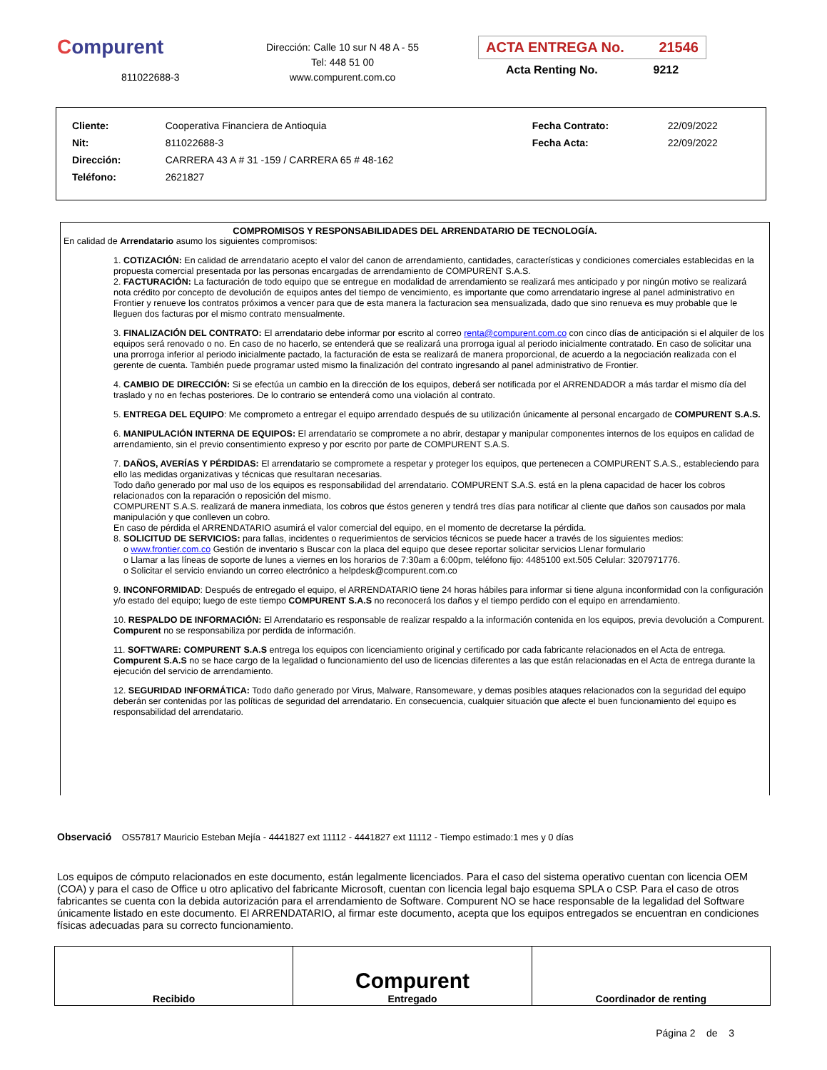Compurent
811022688-3
Dirección: Calle 10 sur N 48 A - 55
Tel: 448 51 00
www.compurent.com.co
ACTA ENTREGA No. 21546
Acta Renting No. 9212
| Cliente: | Cooperativa Financiera de Antioquia | Fecha Contrato: | 22/09/2022 |
| Nit: | 811022688-3 | Fecha Acta: | 22/09/2022 |
| Dirección: | CARRERA 43 A # 31 -159 / CARRERA 65 # 48-162 | | |
| Teléfono: | 2621827 | | |
COMPROMISOS Y RESPONSABILIDADES DEL ARRENDATARIO DE TECNOLOGÍA.
En calidad de Arrendatario asumo los siguientes compromisos:
1. COTIZACIÓN: En calidad de arrendatario acepto el valor del canon de arrendamiento, cantidades, características y condiciones comerciales establecidas en la propuesta comercial presentada por las personas encargadas de arrendamiento de COMPURENT S.A.S.
2. FACTURACIÓN: La facturación de todo equipo que se entregue en modalidad de arrendamiento se realizará mes anticipado y por ningún motivo se realizará nota crédito por concepto de devolución de equipos antes del tiempo de vencimiento, es importante que como arrendatario ingrese al panel administrativo en Frontier y renueve los contratos próximos a vencer para que de esta manera la facturacion sea mensualizada, dado que sino renueva es muy probable que le lleguen dos facturas por el mismo contrato mensualmente.
3. FINALIZACIÓN DEL CONTRATO: El arrendatario debe informar por escrito al correo renta@compurent.com.co con cinco días de anticipación si el alquiler de los equipos será renovado o no. En caso de no hacerlo, se entenderá que se realizará una prorroga igual al periodo inicialmente contratado. En caso de solicitar una una prorroga inferior al periodo inicialmente pactado, la facturación de esta se realizará de manera proporcional, de acuerdo a la negociación realizada con el gerente de cuenta. También puede programar usted mismo la finalización del contrato ingresando al panel administrativo de Frontier.
4. CAMBIO DE DIRECCIÓN: Si se efectúa un cambio en la dirección de los equipos, deberá ser notificada por el ARRENDADOR a más tardar el mismo día del traslado y no en fechas posteriores. De lo contrario se entenderá como una violación al contrato.
5. ENTREGA DEL EQUIPO: Me comprometo a entregar el equipo arrendado después de su utilización únicamente al personal encargado de COMPURENT S.A.S.
6. MANIPULACIÓN INTERNA DE EQUIPOS: El arrendatario se compromete a no abrir, destapar y manipular componentes internos de los equipos en calidad de arrendamiento, sin el previo consentimiento expreso y por escrito por parte de COMPURENT S.A.S.
7. DAÑOS, AVERÍAS Y PÉRDIDAS: El arrendatario se compromete a respetar y proteger los equipos, que pertenecen a COMPURENT S.A.S., estableciendo para ello las medidas organizativas y técnicas que resultaran necesarias.
Todo daño generado por mal uso de los equipos es responsabilidad del arrendatario. COMPURENT S.A.S. está en la plena capacidad de hacer los cobros relacionados con la reparación o reposición del mismo.
COMPURENT S.A.S. realizará de manera inmediata, los cobros que éstos generen y tendrá tres días para notificar al cliente que daños son causados por mala manipulación y que conlleven un cobro.
En caso de pérdida el ARRENDATARIO asumirá el valor comercial del equipo, en el momento de decretarse la pérdida.
8. SOLICITUD DE SERVICIOS: para fallas, incidentes o requerimientos de servicios técnicos se puede hacer a través de los siguientes medios:
o www.frontier.com.co Gestión de inventario s Buscar con la placa del equipo que desee reportar solicitar servicios Llenar formulario
o Llamar a las líneas de soporte de lunes a viernes en los horarios de 7:30am a 6:00pm, teléfono fijo: 4485100 ext.505 Celular: 3207971776.
o Solicitar el servicio enviando un correo electrónico a helpdesk@compurent.com.co
9. INCONFORMIDAD: Después de entregado el equipo, el ARRENDATARIO tiene 24 horas hábiles para informar si tiene alguna inconformidad con la configuración y/o estado del equipo; luego de este tiempo COMPURENT S.A.S no reconocerá los daños y el tiempo perdido con el equipo en arrendamiento.
10. RESPALDO DE INFORMACIÓN: El Arrendatario es responsable de realizar respaldo a la información contenida en los equipos, previa devolución a Compurent. Compurent no se responsabiliza por perdida de información.
11. SOFTWARE: COMPURENT S.A.S entrega los equipos con licenciamiento original y certificado por cada fabricante relacionados en el Acta de entrega. Compurent S.A.S no se hace cargo de la legalidad o funcionamiento del uso de licencias diferentes a las que están relacionadas en el Acta de entrega durante la ejecución del servicio de arrendamiento.
12. SEGURIDAD INFORMÁTICA: Todo daño generado por Virus, Malware, Ransomeware, y demas posibles ataques relacionados con la seguridad del equipo deberán ser contenidas por las políticas de seguridad del arrendatario. En consecuencia, cualquier situación que afecte el buen funcionamiento del equipo es responsabilidad del arrendatario.
Observació OS57817 Mauricio Esteban Mejía - 4441827 ext 11112 - 4441827 ext 11112 - Tiempo estimado:1 mes y 0 días
Los equipos de cómputo relacionados en este documento, están legalmente licenciados. Para el caso del sistema operativo cuentan con licencia OEM (COA) y para el caso de Office u otro aplicativo del fabricante Microsoft, cuentan con licencia legal bajo esquema SPLA o CSP. Para el caso de otros fabricantes se cuenta con la debida autorización para el arrendamiento de Software. Compurent NO se hace responsable de la legalidad del Software únicamente listado en este documento. El ARRENDATARIO, al firmar este documento, acepta que los equipos entregados se encuentran en condiciones físicas adecuadas para su correcto funcionamiento.
| Recibido | Compurent Entregado | Coordinador de renting |
Página 2 de 3